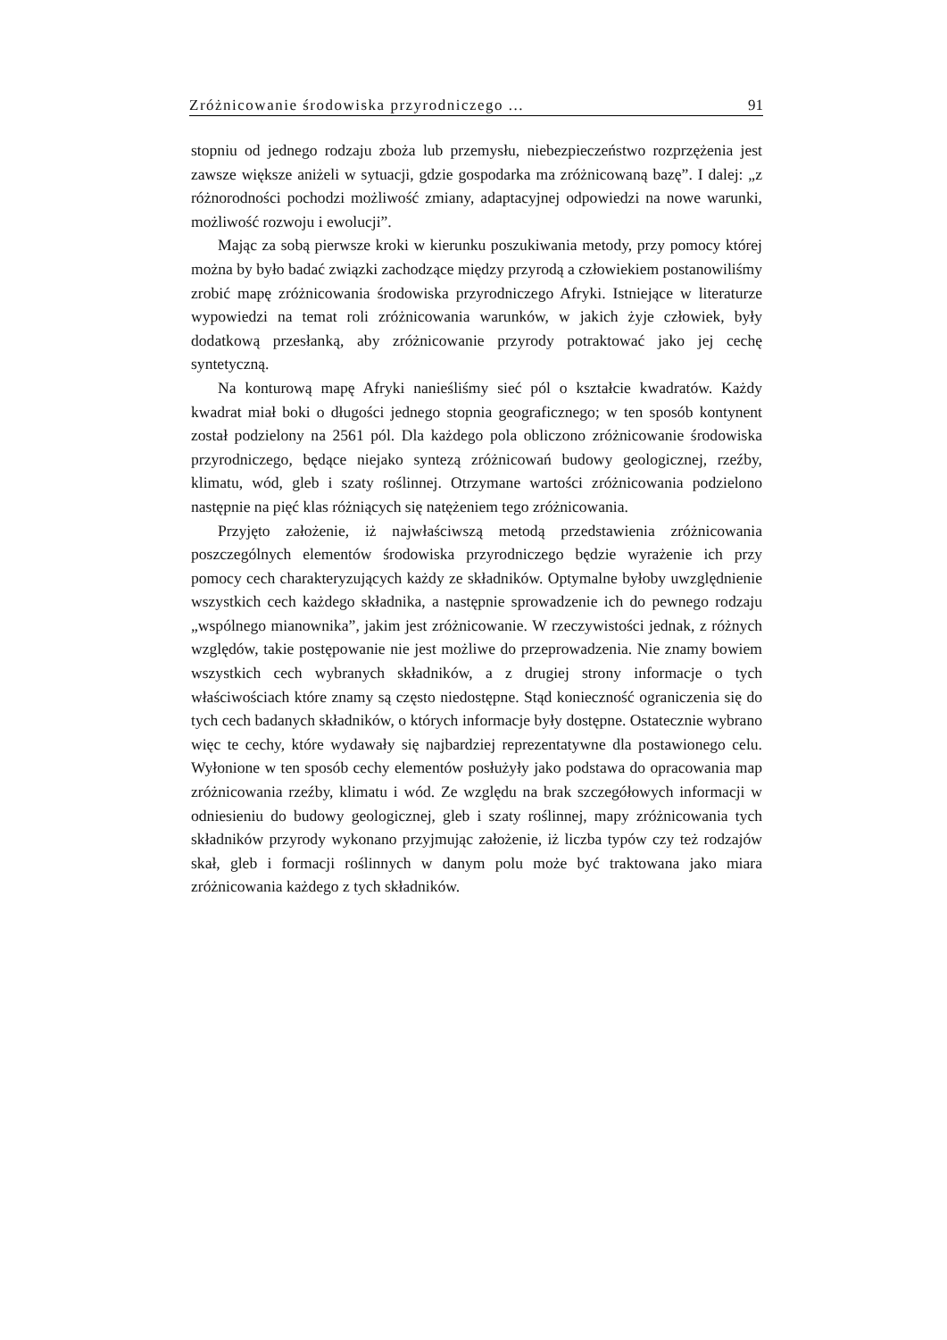Zróżnicowanie środowiska przyrodniczego ... 91
stopniu od jednego rodzaju zboża lub przemysłu, niebezpieczeństwo rozprzężenia jest zawsze większe aniżeli w sytuacji, gdzie gospodarka ma zróżnicowaną bazę”. I dalej: „z różnorodności pochodzi możliwość zmiany, adaptacyjnej odpowiedzi na nowe warunki, możliwość rozwoju i ewolucji”.
Mając za sobą pierwsze kroki w kierunku poszukiwania metody, przy pomocy której można by było badać związki zachodzące między przyrodą a człowiekiem postanowiliśmy zrobić mapę zróżnicowania środowiska przyrodniczego Afryki. Istniejące w literaturze wypowiedzi na temat roli zróżnicowania warunków, w jakich żyje człowiek, były dodatkową przesłanką, aby zróżnicowanie przyrody potraktować jako jej cechę syntetyczną.
Na konturową mapę Afryki nanieśliśmy sieć pól o kształcie kwadratów. Każdy kwadrat miał boki o długości jednego stopnia geograficznego; w ten sposób kontynent został podzielony na 2561 pól. Dla każdego pola obliczono zróżnicowanie środowiska przyrodniczego, będące niejako syntezą zróżnicowań budowy geologicznej, rzeźby, klimatu, wód, gleb i szaty roślinnej. Otrzymane wartości zróżnicowania podzielono następnie na pięć klas różniących się natężeniem tego zróżnicowania.
Przyjęto założenie, iż najwłaściwszą metodą przedstawienia zróżnicowania poszczególnych elementów środowiska przyrodniczego będzie wyrażenie ich przy pomocy cech charakteryzujących każdy ze składników. Optymalne byłoby uwzględnienie wszystkich cech każdego składnika, a następnie sprowadzenie ich do pewnego rodzaju „wspólnego mianownika”, jakim jest zróżnicowanie. W rzeczywistości jednak, z różnych względów, takie postępowanie nie jest możliwe do przeprowadzenia. Nie znamy bowiem wszystkich cech wybranych składników, a z drugiej strony informacje o tych właściwościach które znamy są często niedostępne. Stąd konieczność ograniczenia się do tych cech badanych składników, o których informacje były dostępne. Ostatecznie wybrano więc te cechy, które wydawały się najbardziej reprezentatywne dla postawionego celu. Wyłonione w ten sposób cechy elementów posłużyły jako podstawa do opracowania map zróżnicowania rzeźby, klimatu i wód. Ze względu na brak szczegółowych informacji w odniesieniu do budowy geologicznej, gleb i szaty roślinnej, mapy zróżnicowania tych składników przyrody wykonano przyjmując założenie, iż liczba typów czy też rodzajów skał, gleb i formacji roślinnych w danym polu może być traktowana jako miara zróżnicowania każdego z tych składników.